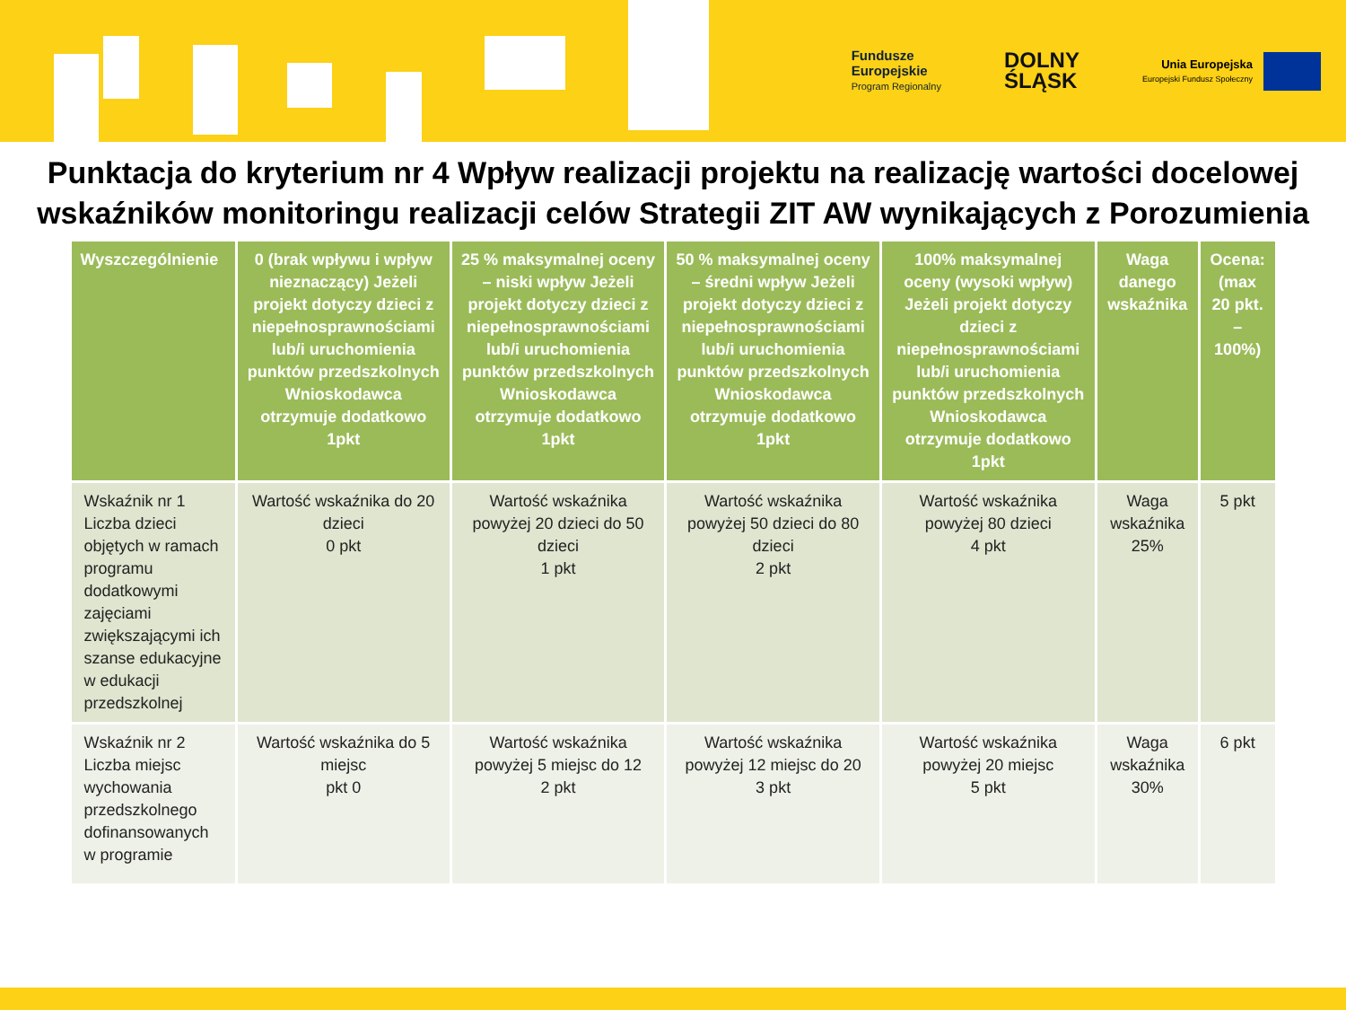Fundusze
Europejskie
Program Regionalny
DOLNY
ŚLĄSK
Unia Europejska
Europejski Fundusz Społeczny
Punktacja do kryterium nr 4 Wpływ realizacji projektu na realizację wartości docelowej wskaźników monitoringu realizacji celów Strategii ZIT AW wynikających z Porozumienia
| Wyszczególnienie | 0 (brak wpływu i wpływ nieznaczący) Jeżeli projekt dotyczy dzieci z niepełnosprawnościami lub/i uruchomienia punktów przedszkolnych Wnioskodawca otrzymuje dodatkowo 1pkt | 25 % maksymalnej oceny – niski wpływ Jeżeli projekt dotyczy dzieci z niepełnosprawnościami lub/i uruchomienia punktów przedszkolnych Wnioskodawca otrzymuje dodatkowo 1pkt | 50 % maksymalnej oceny – średni wpływ Jeżeli projekt dotyczy dzieci z niepełnosprawnościami lub/i uruchomienia punktów przedszkolnych Wnioskodawca otrzymuje dodatkowo 1pkt | 100% maksymalnej oceny (wysoki wpływ) Jeżeli projekt dotyczy dzieci z niepełnosprawnościami lub/i uruchomienia punktów przedszkolnych Wnioskodawca otrzymuje dodatkowo 1pkt | Waga danego wskaźnika | Ocena: (max 20 pkt. – 100%) |
| --- | --- | --- | --- | --- | --- | --- |
| Wskaźnik nr 1 Liczba dzieci objętych w ramach programu dodatkowymi zajęciami zwiększającymi ich szanse edukacyjne w edukacji przedszkolnej | Wartość wskaźnika do 20 dzieci 0 pkt | Wartość wskaźnika powyżej 20 dzieci do 50 dzieci 1 pkt | Wartość wskaźnika powyżej 50 dzieci do 80 dzieci 2 pkt | Wartość wskaźnika powyżej 80 dzieci 4 pkt | Waga wskaźnika 25% | 5 pkt |
| Wskaźnik nr 2 Liczba miejsc wychowania przedszkolnego dofinansowanych w programie | Wartość wskaźnika do 5 miejsc pkt 0 | Wartość wskaźnika powyżej 5 miejsc do 12 2 pkt | Wartość wskaźnika powyżej 12 miejsc do 20 3 pkt | Wartość wskaźnika powyżej 20 miejsc 5 pkt | Waga wskaźnika 30% | 6 pkt |